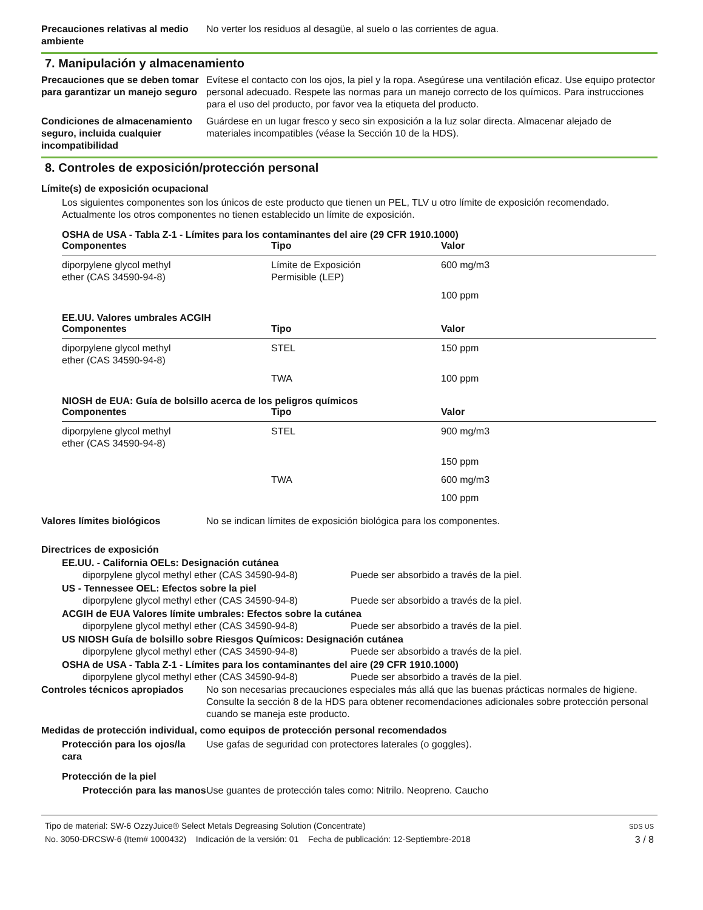Precauciones relativas al medio ambiente
No verter los residuos al desagüe, al suelo o las corrientes de agua.
7. Manipulación y almacenamiento
Precauciones que se deben tomar para garantizar un manejo seguro
Evítese el contacto con los ojos, la piel y la ropa. Asegúrese una ventilación eficaz. Use equipo protector personal adecuado. Respete las normas para un manejo correcto de los químicos. Para instrucciones para el uso del producto, por favor vea la etiqueta del producto.
Condiciones de almacenamiento seguro, incluida cualquier incompatibilidad
Guárdese en un lugar fresco y seco sin exposición a la luz solar directa. Almacenar alejado de materiales incompatibles (véase la Sección 10 de la HDS).
8. Controles de exposición/protección personal
Límite(s) de exposición ocupacional
Los siguientes componentes son los únicos de este producto que tienen un PEL, TLV u otro límite de exposición recomendado. Actualmente los otros componentes no tienen establecido un límite de exposición.
OSHA de USA - Tabla Z-1 - Límites para los contaminantes del aire (29 CFR 1910.1000)
| Componentes | Tipo | Valor |
| --- | --- | --- |
| diporpylene glycol methyl ether (CAS 34590-94-8) | Límite de Exposición Permisible (LEP) | 600 mg/m3 |
| | | 100 ppm |
EE.UU. Valores umbrales ACGIH
| Componentes | Tipo | Valor |
| --- | --- | --- |
| diporpylene glycol methyl ether (CAS 34590-94-8) | STEL | 150 ppm |
| | TWA | 100 ppm |
NIOSH de EUA: Guía de bolsillo acerca de los peligros químicos
| Componentes | Tipo | Valor |
| --- | --- | --- |
| diporpylene glycol methyl ether (CAS 34590-94-8) | STEL | 900 mg/m3 |
| | | 150 ppm |
| | TWA | 600 mg/m3 |
| | | 100 ppm |
Valores límites biológicos No se indican límites de exposición biológica para los componentes.
Directrices de exposición
EE.UU. - California OELs: Designación cutánea
diporpylene glycol methyl ether (CAS 34590-94-8) Puede ser absorbido a través de la piel.
US - Tennessee OEL: Efectos sobre la piel
diporpylene glycol methyl ether (CAS 34590-94-8) Puede ser absorbido a través de la piel.
ACGIH de EUA Valores límite umbrales: Efectos sobre la cutánea
diporpylene glycol methyl ether (CAS 34590-94-8) Puede ser absorbido a través de la piel.
US NIOSH Guía de bolsillo sobre Riesgos Químicos: Designación cutánea
diporpylene glycol methyl ether (CAS 34590-94-8) Puede ser absorbido a través de la piel.
OSHA de USA - Tabla Z-1 - Límites para los contaminantes del aire (29 CFR 1910.1000)
diporpylene glycol methyl ether (CAS 34590-94-8) Puede ser absorbido a través de la piel.
Controles técnicos apropiados
No son necesarias precauciones especiales más allá que las buenas prácticas normales de higiene. Consulte la sección 8 de la HDS para obtener recomendaciones adicionales sobre protección personal cuando se maneja este producto.
Medidas de protección individual, como equipos de protección personal recomendados
Protección para los ojos/la cara
Use gafas de seguridad con protectores laterales (o goggles).
Protección de la piel
Protección para las manos
Use guantes de protección tales como: Nitrilo. Neopreno. Caucho
Tipo de material: SW-6 OzzyJuice® Select Metals Degreasing Solution (Concentrate)
No. 3050-DRCSW-6 (Item# 1000432) Indicación de la versión: 01 Fecha de publicación: 12-Septiembre-2018
SDS US
3 / 8